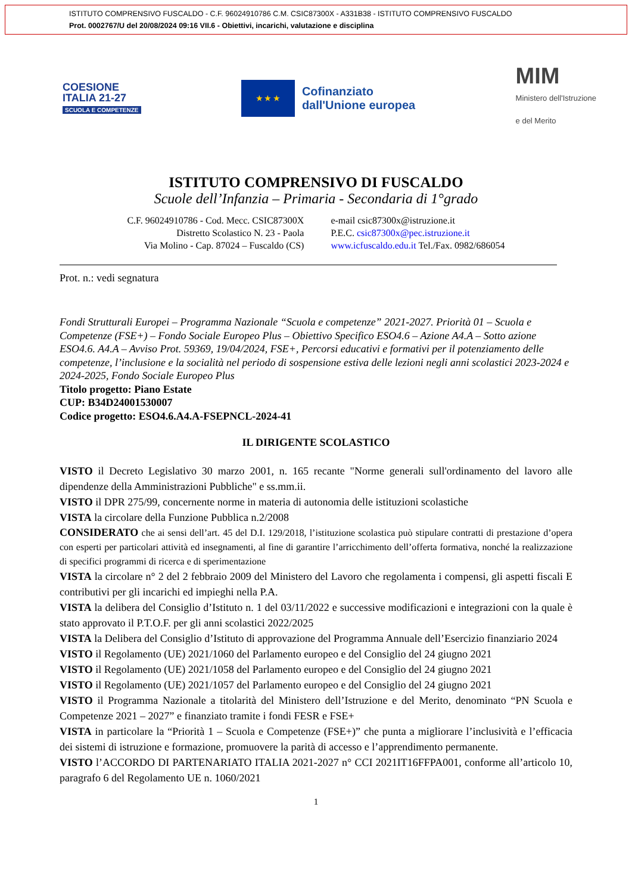ISTITUTO COMPRENSIVO FUSCALDO - C.F. 96024910786 C.M. CSIC87300X - A331B38 - ISTITUTO COMPRENSIVO FUSCALDO
Prot. 0002767/U del 20/08/2024 09:16 VII.6 - Obiettivi, incarichi, valutazione e disciplina
COESIONE
ITALIA 21-27
SCUOLA E COMPETENZE
★ ★ ★
Cofinanziato
dall'Unione europea
MIM
Ministero dell'Istruzione
e del Merito
ISTITUTO COMPRENSIVO DI FUSCALDO
Scuole dell’Infanzia – Primaria - Secondaria di 1°grado
C.F. 96024910786 - Cod. Mecc. CSIC87300X
Distretto Scolastico N. 23 - Paola
Via Molino - Cap. 87024 – Fuscaldo (CS)
e-mail csic87300x@istruzione.it
P.E.C. csic87300x@pec.istruzione.it
www.icfuscaldo.edu.it Tel./Fax. 0982/686054
Prot. n.: vedi segnatura
Fondi Strutturali Europei – Programma Nazionale “Scuola e competenze” 2021-2027. Priorità 01 – Scuola e Competenze (FSE+) – Fondo Sociale Europeo Plus – Obiettivo Specifico ESO4.6 – Azione A4.A – Sotto azione ESO4.6. A4.A – Avviso Prot. 59369, 19/04/2024, FSE+, Percorsi educativi e formativi per il potenziamento delle competenze, l’inclusione e la socialità nel periodo di sospensione estiva delle lezioni negli anni scolastici 2023-2024 e 2024-2025, Fondo Sociale Europeo Plus
Titolo progetto: Piano Estate
CUP: B34D24001530007
Codice progetto: ESO4.6.A4.A-FSEPNCL-2024-41
IL DIRIGENTE SCOLASTICO
VISTO il Decreto Legislativo 30 marzo 2001, n. 165 recante "Norme generali sull'ordinamento del lavoro alle dipendenze della Amministrazioni Pubbliche" e ss.mm.ii.
VISTO il DPR 275/99, concernente norme in materia di autonomia delle istituzioni scolastiche
VISTA la circolare della Funzione Pubblica n.2/2008
CONSIDERATO che ai sensi dell’art. 45 del D.I. 129/2018, l’istituzione scolastica può stipulare contratti di prestazione d’opera con esperti per particolari attività ed insegnamenti, al fine di garantire l’arricchimento dell’offerta formativa, nonché la realizzazione di specifici programmi di ricerca e di sperimentazione
VISTA la circolare n° 2 del 2 febbraio 2009 del Ministero del Lavoro che regolamenta i compensi, gli aspetti fiscali E contributivi per gli incarichi ed impieghi nella P.A.
VISTA la delibera del Consiglio d’Istituto n. 1 del 03/11/2022 e successive modificazioni e integrazioni con la quale è stato approvato il P.T.O.F. per gli anni scolastici 2022/2025
VISTA la Delibera del Consiglio d’Istituto di approvazione del Programma Annuale dell’Esercizio finanziario 2024
VISTO il Regolamento (UE) 2021/1060 del Parlamento europeo e del Consiglio del 24 giugno 2021
VISTO il Regolamento (UE) 2021/1058 del Parlamento europeo e del Consiglio del 24 giugno 2021
VISTO il Regolamento (UE) 2021/1057 del Parlamento europeo e del Consiglio del 24 giugno 2021
VISTO il Programma Nazionale a titolarità del Ministero dell’Istruzione e del Merito, denominato “PN Scuola e Competenze 2021 – 2027” e finanziato tramite i fondi FESR e FSE+
VISTA in particolare la “Priorità 1 – Scuola e Competenze (FSE+)” che punta a migliorare l’inclusività e l’efficacia dei sistemi di istruzione e formazione, promuovere la parità di accesso e l’apprendimento permanente.
VISTO l’ACCORDO DI PARTENARIATO ITALIA 2021-2027 n° CCI 2021IT16FFPA001, conforme all’articolo 10, paragrafo 6 del Regolamento UE n. 1060/2021
1